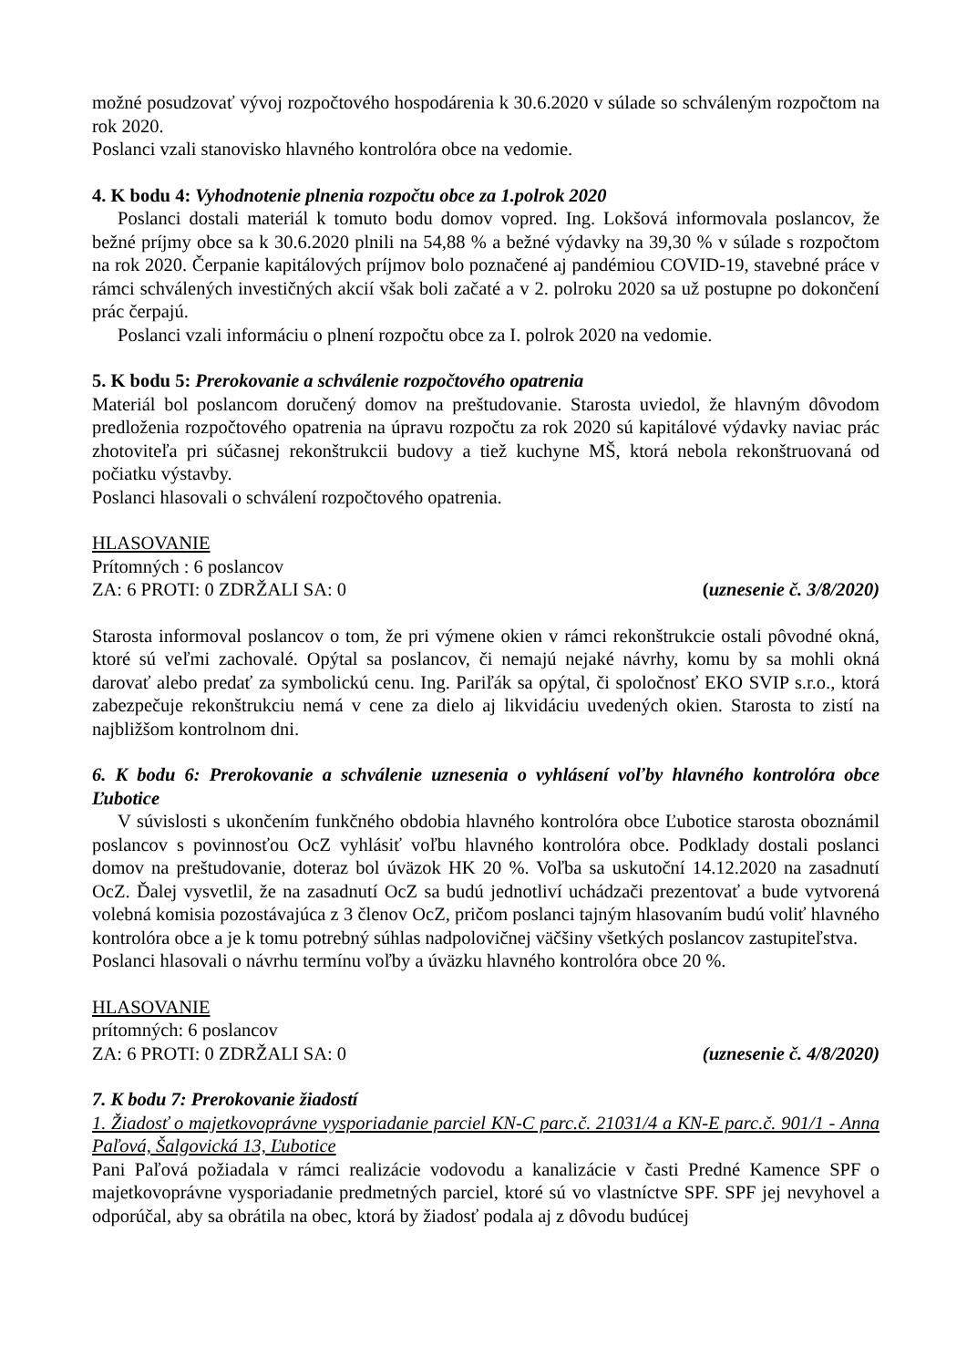možné posudzovať vývoj rozpočtového hospodárenia k 30.6.2020 v súlade so schváleným rozpočtom na rok 2020.
Poslanci vzali stanovisko hlavného kontrolóra obce na vedomie.
4. K bodu 4: Vyhodnotenie plnenia rozpočtu obce za 1.polrok 2020
Poslanci dostali materiál k tomuto bodu domov vopred. Ing. Lokšová informovala poslancov, že bežné príjmy obce sa k 30.6.2020 plnili na 54,88 % a bežné výdavky na 39,30 % v súlade s rozpočtom na rok 2020. Čerpanie kapitálových príjmov bolo poznačené aj pandémiou COVID-19, stavebné práce v rámci schválených investičných akcií však boli začaté a v 2. polroku 2020 sa už postupne po dokončení prác čerpajú.
Poslanci vzali informáciu o plnení rozpočtu obce za I. polrok 2020 na vedomie.
5. K bodu 5: Prerokovanie a schválenie rozpočtového opatrenia
Materiál bol poslancom doručený domov na preštudovanie. Starosta uviedol, že hlavným dôvodom predloženia rozpočtového opatrenia na úpravu rozpočtu za rok 2020 sú kapitálové výdavky naviac prác zhotoviteľa pri súčasnej rekonštrukcii budovy a tiež kuchyne MŠ, ktorá nebola rekonštruovaná od počiatku výstavby.
Poslanci hlasovali o schválení rozpočtového opatrenia.
HLASOVANIE
Prítomných : 6 poslancov
ZA: 6 PROTI: 0 ZDRŽALI SA: 0 (uznesenie č. 3/8/2020)
Starosta informoval poslancov o tom, že pri výmene okien v rámci rekonštrukcie ostali pôvodné okná, ktoré sú veľmi zachovalé. Opýtal sa poslancov, či nemajú nejaké návrhy, komu by sa mohli okná darovať alebo predať za symbolickú cenu. Ing. Pariľák sa opýtal, či spoločnosť EKO SVIP s.r.o., ktorá zabezpečuje rekonštrukciu nemá v cene za dielo aj likvidáciu uvedených okien. Starosta to zistí na najbližšom kontrolnom dni.
6. K bodu 6: Prerokovanie a schválenie uznesenia o vyhlásení voľby hlavného kontrolóra obce Ľubotice
V súvislosti s ukončením funkčného obdobia hlavného kontrolóra obce Ľubotice starosta oboznámil poslancov s povinnosťou OcZ vyhlásiť voľbu hlavného kontrolóra obce. Podklady dostali poslanci domov na preštudovanie, doteraz bol úväzok HK 20 %. Voľba sa uskutoční 14.12.2020 na zasadnutí OcZ. Ďalej vysvetlil, že na zasadnutí OcZ sa budú jednotliví uchádzači prezentovať a bude vytvorená volebná komisia pozostávajúca z 3 členov OcZ, pričom poslanci tajným hlasovaním budú voliť hlavného kontrolóra obce a je k tomu potrebný súhlas nadpolovičnej väčšiny všetkých poslancov zastupiteľstva.
Poslanci hlasovali o návrhu termínu voľby a úväzku hlavného kontrolóra obce 20 %.
HLASOVANIE
prítomných: 6 poslancov
ZA: 6 PROTI: 0 ZDRŽALI SA: 0 (uznesenie č. 4/8/2020)
7. K bodu 7: Prerokovanie žiadostí
1. Žiadosť o majetkovoprávne vysporiadanie parciel KN-C parc.č. 21031/4 a KN-E parc.č. 901/1 - Anna Paľová, Šalgovická 13, Ľubotice
Pani Paľová požiadala v rámci realizácie vodovodu a kanalizácie v časti Predné Kamence SPF o majetkovoprávne vysporiadanie predmetných parciel, ktoré sú vo vlastníctve SPF. SPF jej nevyhovel a odporúčal, aby sa obrátila na obec, ktorá by žiadosť podala aj z dôvodu budúcej